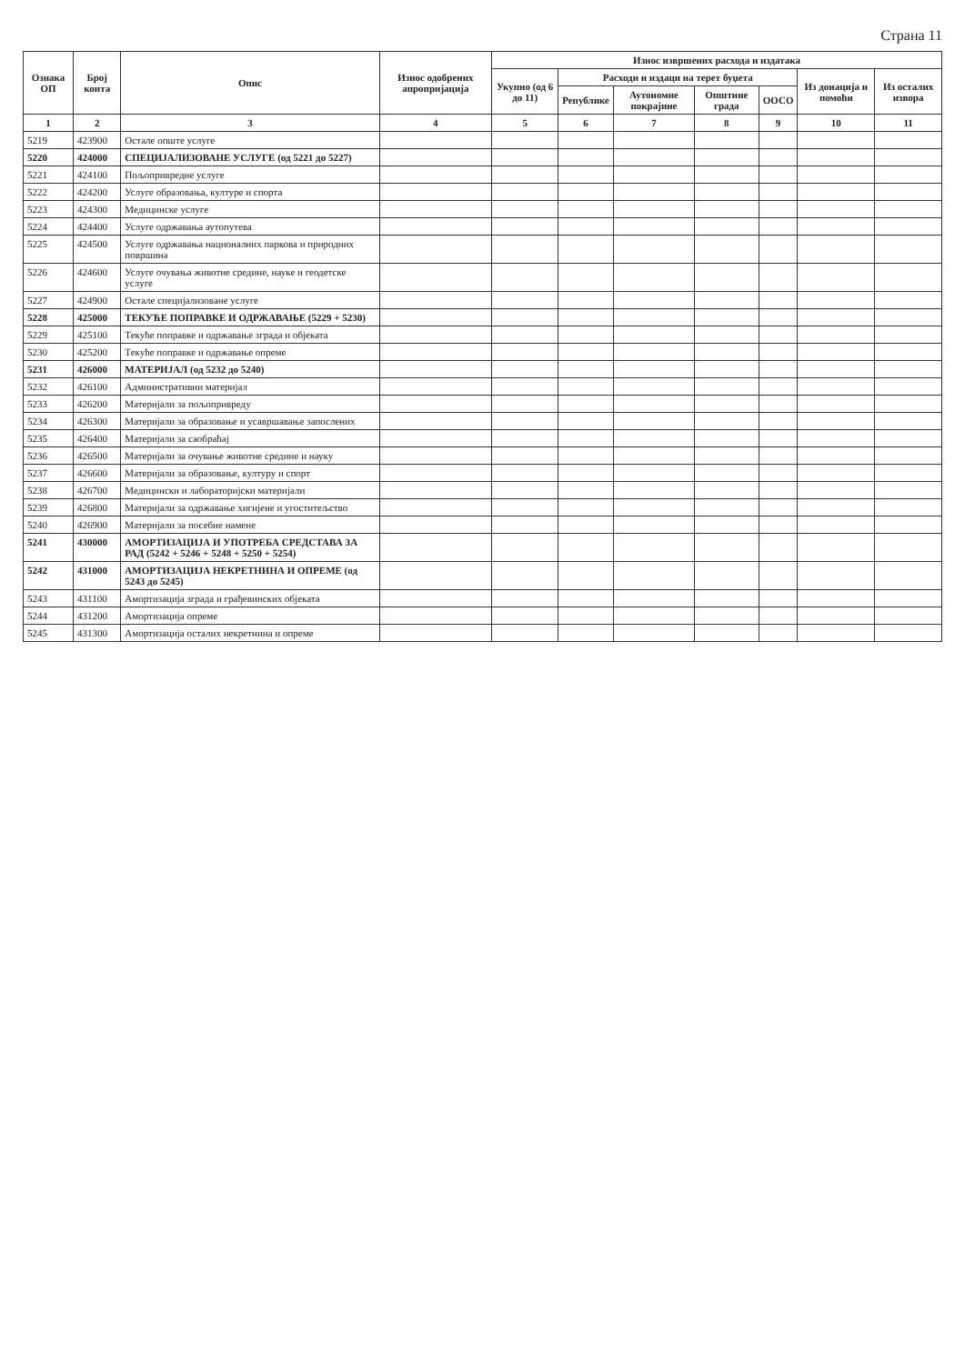Страна 11
| Ознака ОП | Број конта | Опис | Износ одобрених апропријација | Износ извршених расхода и издатака | | | | | | |
| --- | --- | --- | --- | --- | --- | --- | --- | --- | --- | --- |
| | | | | Укупно (од 6 до 11) | Расходи и издаци на терет буџета | | | | Из донација и помоћи | Из осталих извора |
| | | | | | Републике | Аутономне покрајине | Општине града | ООСО | | |
| 1 | 2 | 3 | 4 | 5 | 6 | 7 | 8 | 9 | 10 | 11 |
| 5219 | 423900 | Остале опште услуге | | | | | | | | |
| 5220 | 424000 | СПЕЦИЈАЛИЗОВАНЕ УСЛУГЕ (од 5221 до 5227) | | | | | | | | |
| 5221 | 424100 | Пољопривредне услуге | | | | | | | | |
| 5222 | 424200 | Услуге образовања, културе и спорта | | | | | | | | |
| 5223 | 424300 | Медицинске услуге | | | | | | | | |
| 5224 | 424400 | Услуге одржавања аутопутева | | | | | | | | |
| 5225 | 424500 | Услуге одржавања националних паркова и природних површина | | | | | | | | |
| 5226 | 424600 | Услуге очувања животне средине, науке и геодетске услуге | | | | | | | | |
| 5227 | 424900 | Остале специјализоване услуге | | | | | | | | |
| 5228 | 425000 | ТЕКУЋЕ ПОПРАВКЕ И ОДРЖАВАЊЕ (5229 + 5230) | | | | | | | | |
| 5229 | 425100 | Текуће поправке и одржавање зграда и објеката | | | | | | | | |
| 5230 | 425200 | Текуће поправке и одржавање опреме | | | | | | | | |
| 5231 | 426000 | МАТЕРИЈАЛ (од 5232 до 5240) | | | | | | | | |
| 5232 | 426100 | Административни материјал | | | | | | | | |
| 5233 | 426200 | Материјали за пољопривреду | | | | | | | | |
| 5234 | 426300 | Материјали за образовање и усавршавање запослених | | | | | | | | |
| 5235 | 426400 | Материјали за саобраћај | | | | | | | | |
| 5236 | 426500 | Материјали за очување животне средине и науку | | | | | | | | |
| 5237 | 426600 | Материјали за образовање, културу и спорт | | | | | | | | |
| 5238 | 426700 | Медицински и лабораторијски материјали | | | | | | | | |
| 5239 | 426800 | Материјали за одржавање хигијене и угоститељство | | | | | | | | |
| 5240 | 426900 | Материјали за посебне намене | | | | | | | | |
| 5241 | 430000 | АМОРТИЗАЦИЈА И УПОТРЕБА СРЕДСТАВА ЗА РАД (5242 + 5246 + 5248 + 5250 + 5254) | | | | | | | | |
| 5242 | 431000 | АМОРТИЗАЦИЈА НЕКРЕТНИНА И ОПРЕМЕ (од 5243 до 5245) | | | | | | | | |
| 5243 | 431100 | Амортизација зграда и грађевинских објеката | | | | | | | | |
| 5244 | 431200 | Амортизација опреме | | | | | | | | |
| 5245 | 431300 | Амортизација осталих некретнина и опреме | | | | | | | | |